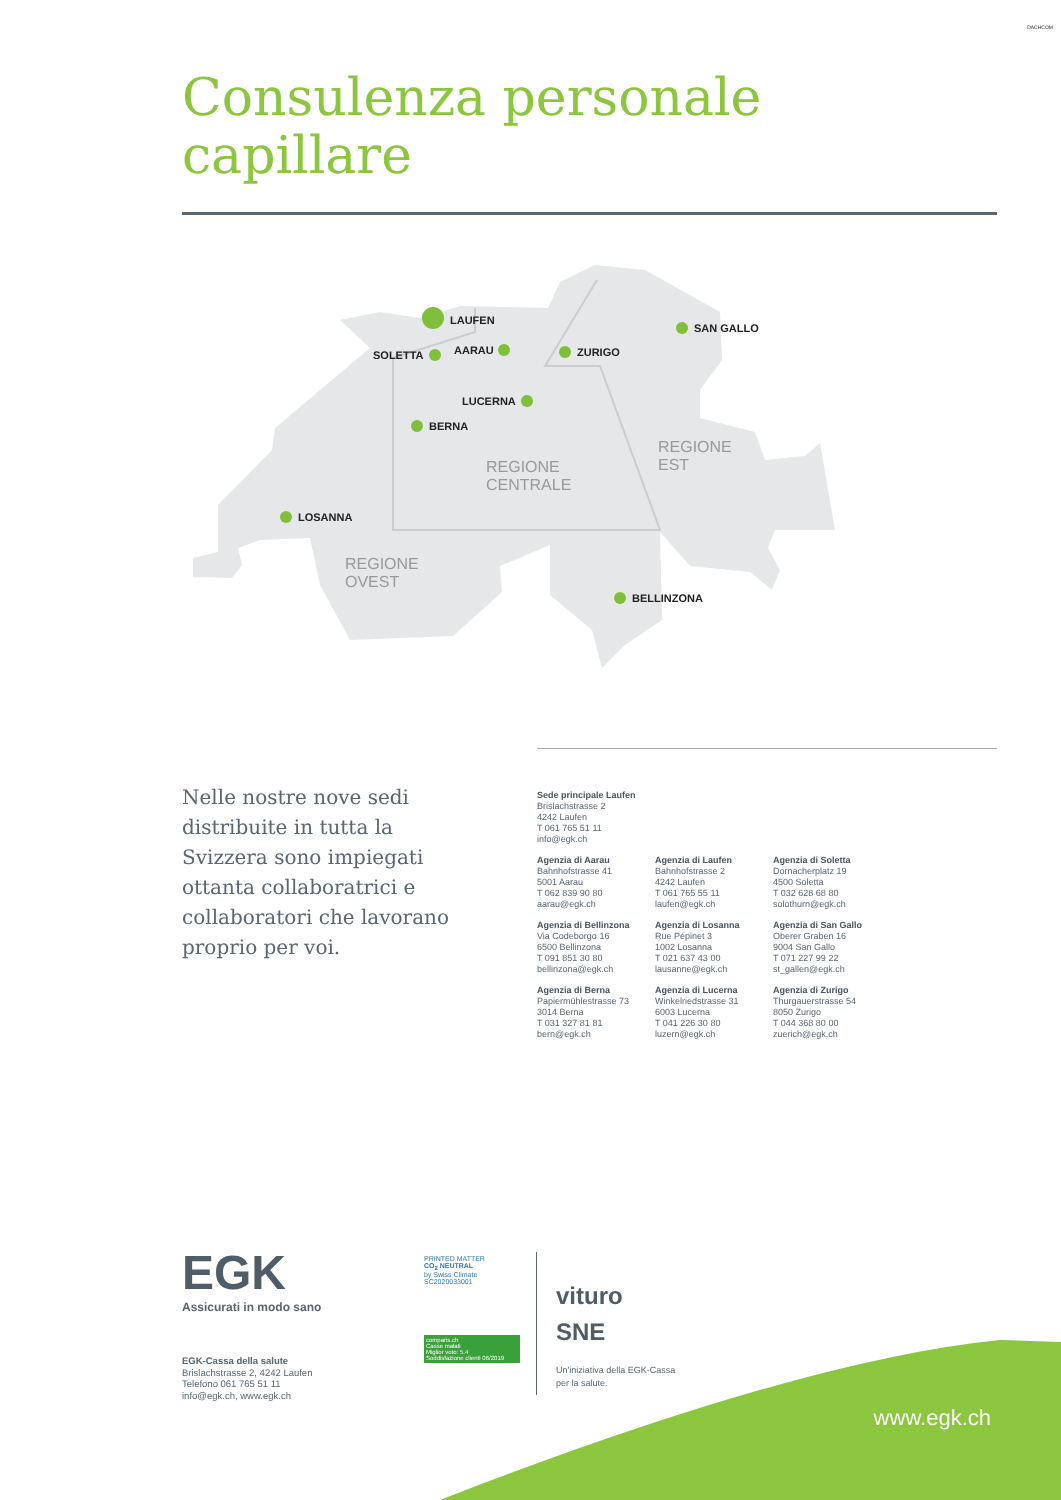DACHCOM
Consulenza personale
capillare
LAUFEN
SOLETTA
AARAU
ZURIGO
SAN GALLO
LUCERNA
BERNA
LOSANNA
BELLINZONA
REGIONE
CENTRALE
REGIONE
EST
REGIONE
OVEST
Nelle nostre nove sedi distribuite in tutta la Svizzera sono impiegati ottanta collaboratrici e collaboratori che lavorano proprio per voi.
Sede principale Laufen
Brislachstrasse 2
4242 Laufen
T 061 765 51 11
info@egk.ch
Agenzia di Aarau
Bahnhofstrasse 41
5001 Aarau
T 062 839 90 80
aarau@egk.ch
Agenzia di Laufen
Bahnhofstrasse 2
4242 Laufen
T 061 765 55 11
laufen@egk.ch
Agenzia di Soletta
Dornacherplatz 19
4500 Soletta
T 032 628 68 80
solothurn@egk.ch
Agenzia di Bellinzona
Via Codeborgo 16
6500 Bellinzona
T 091 851 30 80
bellinzona@egk.ch
Agenzia di Losanna
Rue Pépinet 3
1002 Losanna
T 021 637 43 00
lausanne@egk.ch
Agenzia di San Gallo
Oberer Graben 16
9004 San Gallo
T 071 227 99 22
st_gallen@egk.ch
Agenzia di Berna
Papiermühlestrasse 73
3014 Berna
T 031 327 81 81
bern@egk.ch
Agenzia di Lucerna
Winkelriedstrasse 31
6003 Lucerna
T 041 226 30 80
luzern@egk.ch
Agenzia di Zurigo
Thurgauerstrasse 54
8050 Zurigo
T 044 368 80 00
zuerich@egk.ch
EGK
Assicurati in modo sano
EGK-Cassa della salute
Brislachstrasse 2, 4242 Laufen
Telefono 061 765 51 11
info@egk.ch, www.egk.ch
PRINTED MATTER
CO<sub>2</sub> NEUTRAL
by Swiss Climate
SC2020033001
comparis.ch
Casse malati
Miglior voto: 5.4
Soddisfazione clienti 06/2019
vituro
SNE
Un'iniziativa della EGK-Cassa
per la salute.
www.egk.ch